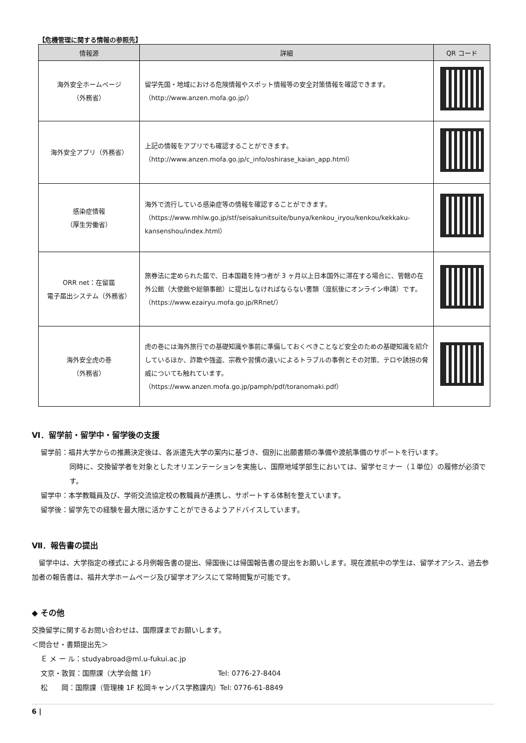【危機管理に関する情報の参照先】
| 情報源 | 詳細 | QR コード |
| --- | --- | --- |
| 海外安全ホームページ （外務省） | 留学先国・地域における危険情報やスポット情報等の安全対策情報を確認できます。 （http://www.anzen.mofa.go.jp/） | |
| 海外安全アプリ（外務省） | 上記の情報をアプリでも確認することができます。 （http://www.anzen.mofa.go.jp/c_info/oshirase_kaian_app.html） | |
| 感染症情報 （厚生労働省） | 海外で流行している感染症等の情報を確認することができます。 （https://www.mhlw.go.jp/stf/seisakunitsuite/bunya/kenkou_iryou/kenkou/kekkaku-kansenshou/index.html） | |
| ORR net：在留届 電子届出システム（外務省） | 旅券法に定められた届で、日本国籍を持つ者が 3 ヶ月以上日本国外に滞在する場合に、管轄の在外公館（大使館や総領事館）に提出しなければならない書類（渡航後にオンライン申請）です。 （https://www.ezairyu.mofa.go.jp/RRnet/） | |
| 海外安全虎の巻 （外務省） | 虎の巻には海外旅行での基礎知識や事前に準備しておくべきことなど安全のための基礎知識を紹介しているほか、詐欺や強盗、宗教や習慣の違いによるトラブルの事例とその対策、テロや誘拐の脅威についても触れています。 （https://www.anzen.mofa.go.jp/pamph/pdf/toranomaki.pdf） | |
Ⅵ．留学前・留学中・留学後の支援
留学前：福井大学からの推薦決定後は、各派遣先大学の案内に基づき、個別に出願書類の準備や渡航準備のサポートを行います。
同時に、交換留学者を対象としたオリエンテーションを実施し、国際地域学部生においては、留学セミナー（１単位）の履修が必須です。
留学中：本学教職員及び、学術交流協定校の教職員が連携し、サポートする体制を整えています。
留学後：留学先での経験を最大限に活かすことができるようアドバイスしています。
Ⅶ．報告書の提出
　留学中は、大学指定の様式による月例報告書の提出、帰国後には帰国報告書の提出をお願いします。現在渡航中の学生は、留学オアシス、過去参加者の報告書は、福井大学ホームページ及び留学オアシスにて常時閲覧が可能です。
◆ その他
交換留学に関するお問い合わせは、国際課までお願いします。
＜問合せ・書類提出先＞
Ｅ メ ー ル：studyabroad@ml.u-fukui.ac.jp
文京・敦賀：国際課（大学会館 1F）　　　　　　　　　Tel: 0776-27-8404
松　　岡：国際課（管理棟 1F 松岡キャンパス学務課内）Tel: 0776-61-8849
6 |